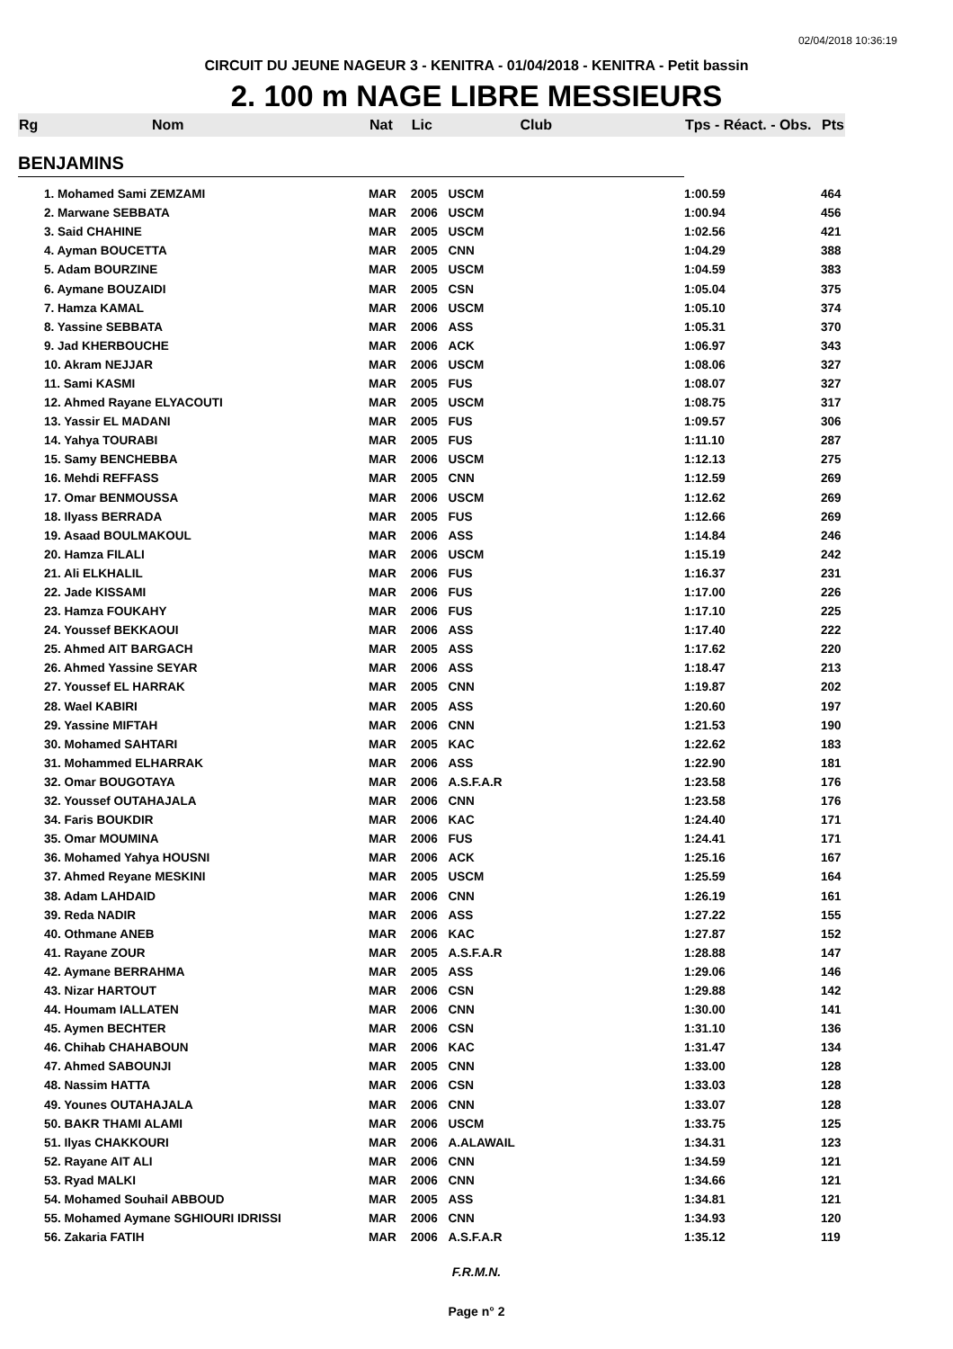02/04/2018 10:36:19
CIRCUIT DU JEUNE NAGEUR 3 - KENITRA - 01/04/2018 - KENITRA - Petit bassin
2. 100 m NAGE LIBRE MESSIEURS
| Rg | Nom | Nat | Lic | Club | Tps - Réact. - Obs. | Pts |
| --- | --- | --- | --- | --- | --- | --- |
| BENJAMINS | | | | | | |
| | 1. Mohamed Sami ZEMZAMI | MAR | 2005 | USCM | 1:00.59 | 464 |
| | 2. Marwane SEBBATA | MAR | 2006 | USCM | 1:00.94 | 456 |
| | 3. Said CHAHINE | MAR | 2005 | USCM | 1:02.56 | 421 |
| | 4. Ayman BOUCETTA | MAR | 2005 | CNN | 1:04.29 | 388 |
| | 5. Adam BOURZINE | MAR | 2005 | USCM | 1:04.59 | 383 |
| | 6. Aymane BOUZAIDI | MAR | 2005 | CSN | 1:05.04 | 375 |
| | 7. Hamza KAMAL | MAR | 2006 | USCM | 1:05.10 | 374 |
| | 8. Yassine SEBBATA | MAR | 2006 | ASS | 1:05.31 | 370 |
| | 9. Jad KHERBOUCHE | MAR | 2006 | ACK | 1:06.97 | 343 |
| | 10. Akram NEJJAR | MAR | 2006 | USCM | 1:08.06 | 327 |
| | 11. Sami KASMI | MAR | 2005 | FUS | 1:08.07 | 327 |
| | 12. Ahmed Rayane ELYACOUTI | MAR | 2005 | USCM | 1:08.75 | 317 |
| | 13. Yassir EL MADANI | MAR | 2005 | FUS | 1:09.57 | 306 |
| | 14. Yahya TOURABI | MAR | 2005 | FUS | 1:11.10 | 287 |
| | 15. Samy BENCHEBBA | MAR | 2006 | USCM | 1:12.13 | 275 |
| | 16. Mehdi REFFASS | MAR | 2005 | CNN | 1:12.59 | 269 |
| | 17. Omar BENMOUSSA | MAR | 2006 | USCM | 1:12.62 | 269 |
| | 18. Ilyass BERRADA | MAR | 2005 | FUS | 1:12.66 | 269 |
| | 19. Asaad BOULMAKOUL | MAR | 2006 | ASS | 1:14.84 | 246 |
| | 20. Hamza FILALI | MAR | 2006 | USCM | 1:15.19 | 242 |
| | 21. Ali ELKHALIL | MAR | 2006 | FUS | 1:16.37 | 231 |
| | 22. Jade KISSAMI | MAR | 2006 | FUS | 1:17.00 | 226 |
| | 23. Hamza FOUKAHY | MAR | 2006 | FUS | 1:17.10 | 225 |
| | 24. Youssef BEKKAOUI | MAR | 2006 | ASS | 1:17.40 | 222 |
| | 25. Ahmed AIT BARGACH | MAR | 2005 | ASS | 1:17.62 | 220 |
| | 26. Ahmed Yassine SEYAR | MAR | 2006 | ASS | 1:18.47 | 213 |
| | 27. Youssef EL HARRAK | MAR | 2005 | CNN | 1:19.87 | 202 |
| | 28. Wael KABIRI | MAR | 2005 | ASS | 1:20.60 | 197 |
| | 29. Yassine MIFTAH | MAR | 2006 | CNN | 1:21.53 | 190 |
| | 30. Mohamed SAHTARI | MAR | 2005 | KAC | 1:22.62 | 183 |
| | 31. Mohammed ELHARRAK | MAR | 2006 | ASS | 1:22.90 | 181 |
| | 32. Omar BOUGOTAYA | MAR | 2006 | A.S.F.A.R | 1:23.58 | 176 |
| | 32. Youssef OUTAHAJALA | MAR | 2006 | CNN | 1:23.58 | 176 |
| | 34. Faris BOUKDIR | MAR | 2006 | KAC | 1:24.40 | 171 |
| | 35. Omar MOUMINA | MAR | 2006 | FUS | 1:24.41 | 171 |
| | 36. Mohamed Yahya HOUSNI | MAR | 2006 | ACK | 1:25.16 | 167 |
| | 37. Ahmed Reyane MESKINI | MAR | 2005 | USCM | 1:25.59 | 164 |
| | 38. Adam LAHDAID | MAR | 2006 | CNN | 1:26.19 | 161 |
| | 39. Reda NADIR | MAR | 2006 | ASS | 1:27.22 | 155 |
| | 40. Othmane ANEB | MAR | 2006 | KAC | 1:27.87 | 152 |
| | 41. Rayane ZOUR | MAR | 2005 | A.S.F.A.R | 1:28.88 | 147 |
| | 42. Aymane BERRAHMA | MAR | 2005 | ASS | 1:29.06 | 146 |
| | 43. Nizar HARTOUT | MAR | 2006 | CSN | 1:29.88 | 142 |
| | 44. Houmam IALLATEN | MAR | 2006 | CNN | 1:30.00 | 141 |
| | 45. Aymen BECHTER | MAR | 2006 | CSN | 1:31.10 | 136 |
| | 46. Chihab CHAHABOUN | MAR | 2006 | KAC | 1:31.47 | 134 |
| | 47. Ahmed SABOUNJI | MAR | 2005 | CNN | 1:33.00 | 128 |
| | 48. Nassim HATTA | MAR | 2006 | CSN | 1:33.03 | 128 |
| | 49. Younes OUTAHAJALA | MAR | 2006 | CNN | 1:33.07 | 128 |
| | 50. BAKR THAMI ALAMI | MAR | 2006 | USCM | 1:33.75 | 125 |
| | 51. Ilyas CHAKKOURI | MAR | 2006 | A.ALAWAIL | 1:34.31 | 123 |
| | 52. Rayane AIT ALI | MAR | 2006 | CNN | 1:34.59 | 121 |
| | 53. Ryad MALKI | MAR | 2006 | CNN | 1:34.66 | 121 |
| | 54. Mohamed Souhail ABBOUD | MAR | 2005 | ASS | 1:34.81 | 121 |
| | 55. Mohamed Aymane SGHIOURI IDRISSI | MAR | 2006 | CNN | 1:34.93 | 120 |
| | 56. Zakaria FATIH | MAR | 2006 | A.S.F.A.R | 1:35.12 | 119 |
F.R.M.N.
Page n° 2